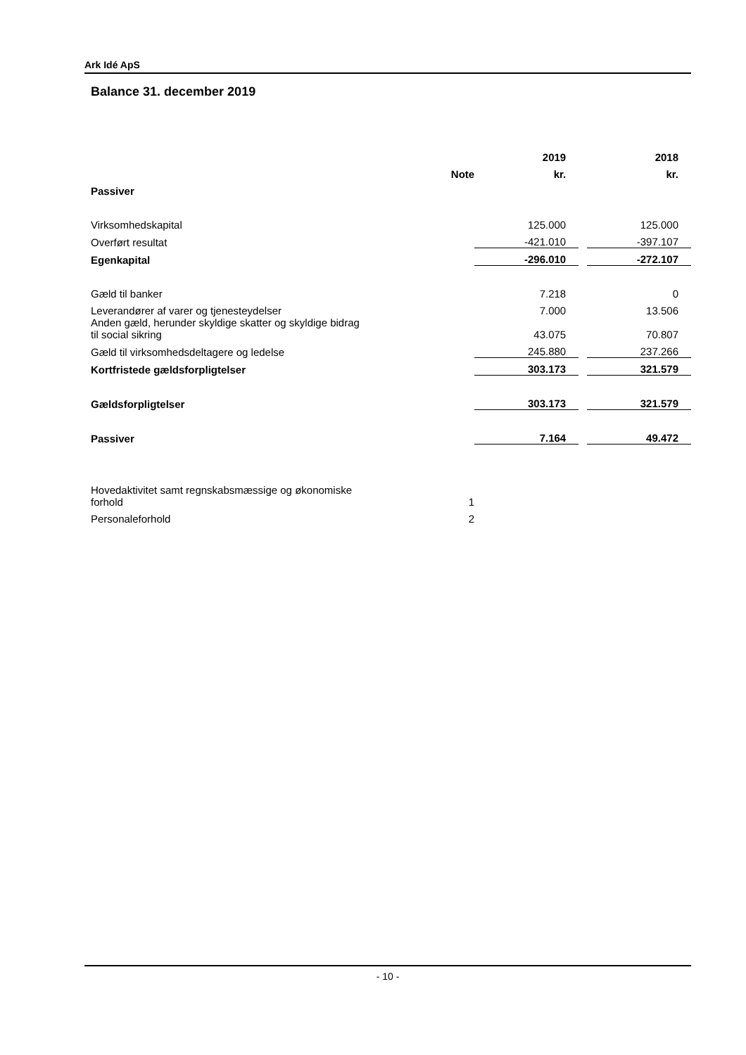Ark Idé ApS
Balance 31. december 2019
| | | 2019 | | 2018 |
| --- | --- | --- | --- | --- |
| | Note | kr. | | kr. |
| Passiver | | | | |
| Virksomhedskapital | | 125.000 | | 125.000 |
| Overført resultat | | -421.010 | | -397.107 |
| Egenkapital | | -296.010 | | -272.107 |
| Gæld til banker | | 7.218 | | 0 |
| Leverandører af varer og tjenesteydelser | | 7.000 | | 13.506 |
| Anden gæld, herunder skyldige skatter og skyldige bidrag til social sikring | | 43.075 | | 70.807 |
| Gæld til virksomhedsdeltagere og ledelse | | 245.880 | | 237.266 |
| Kortfristede gældsforpligtelser | | 303.173 | | 321.579 |
| Gældsforpligtelser | | 303.173 | | 321.579 |
| Passiver | | 7.164 | | 49.472 |
| Hovedaktivitet samt regnskabsmæssige og økonomiske forhold | 1 | | | |
| Personaleforhold | 2 | | | |
- 10 -